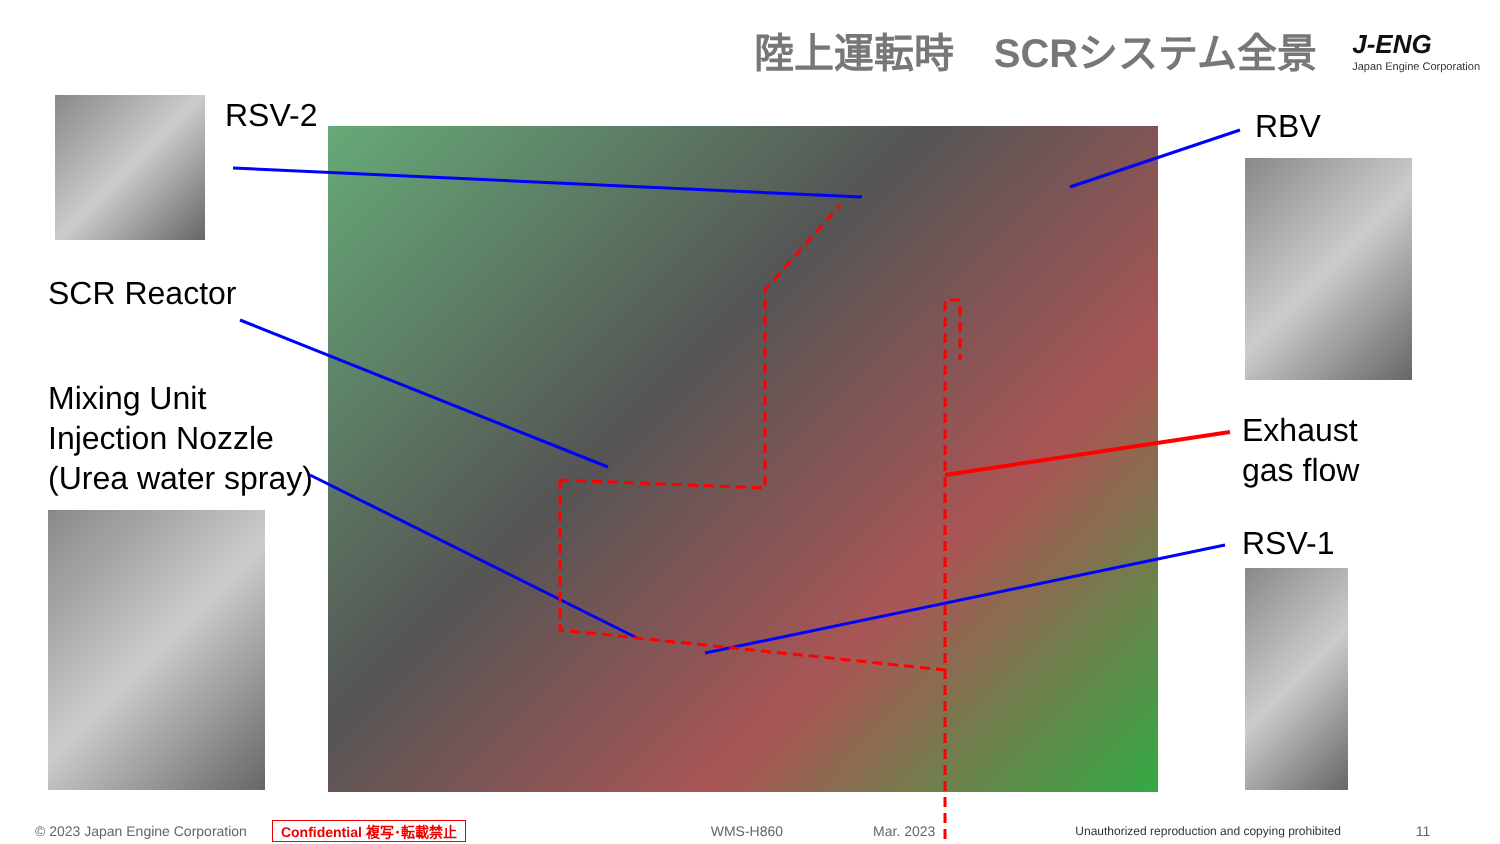陸上運転時　SCRシステム全景
J-ENG
Japan Engine Corporation
RSV-2
SCR Reactor
Mixing Unit
Injection Nozzle
(Urea water spray)
RBV
Exhaust
gas flow
RSV-1
© 2023 Japan Engine Corporation Confidential 複写･転載禁止 WMS-H860 Mar. 2023 Unauthorized reproduction and copying prohibited 11